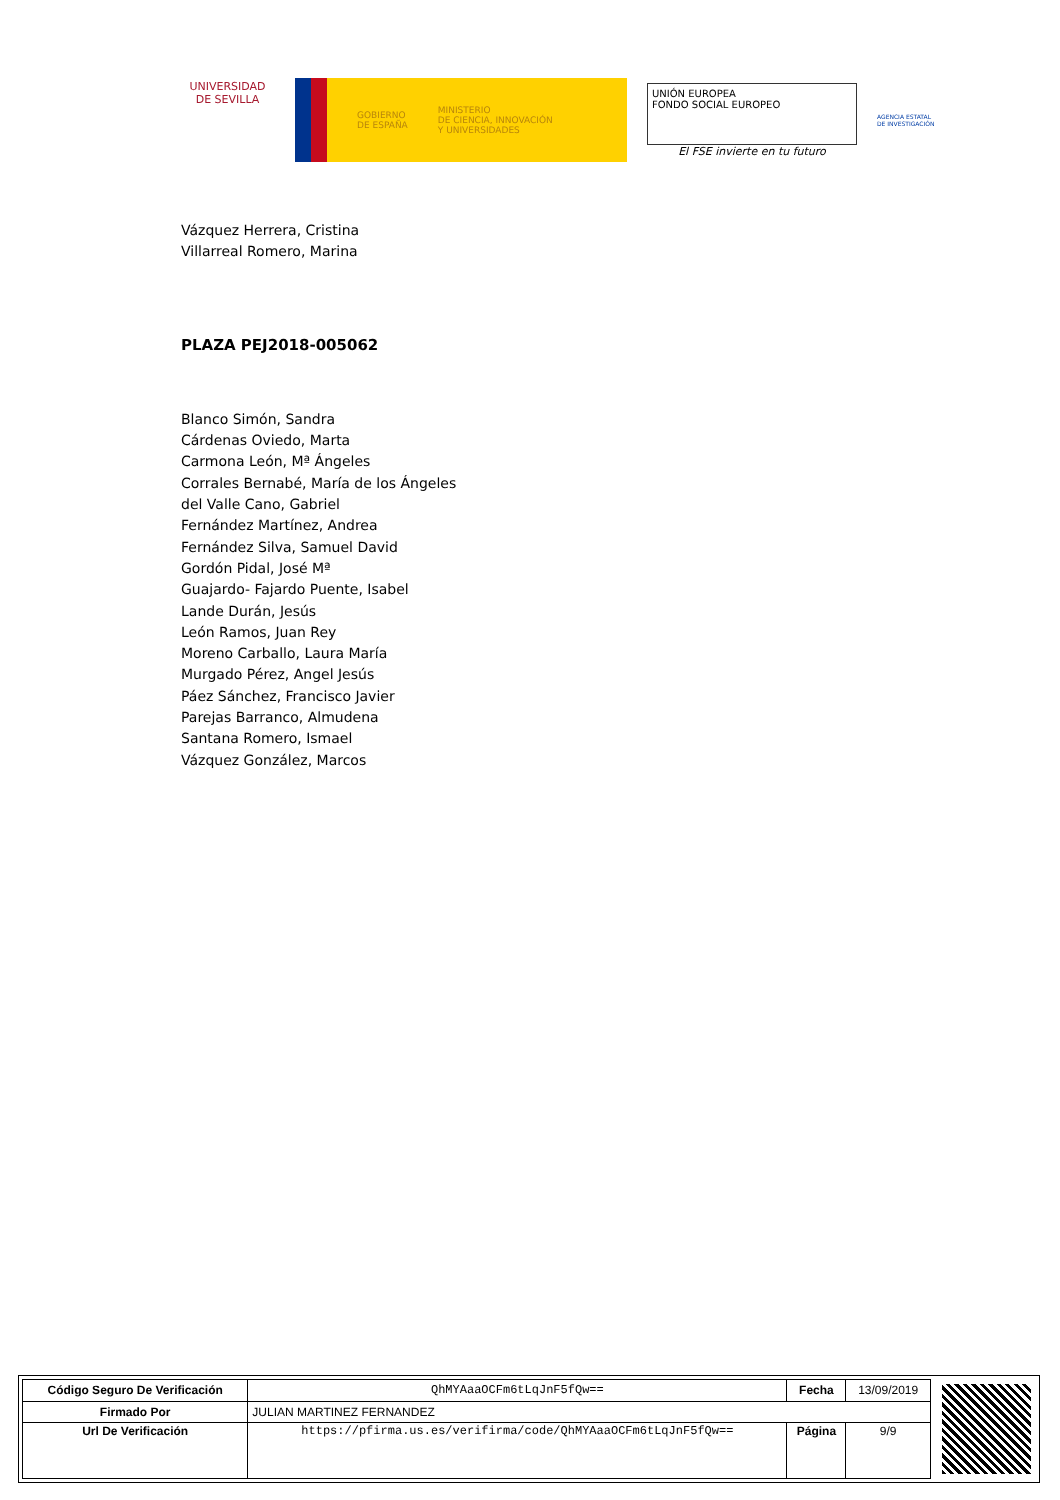UNIVERSIDAD DE SEVILLA
GOBIERNO
DE ESPAÑA
MINISTERIO
DE CIENCIA, INNOVACIÓN
Y UNIVERSIDADES
UNIÓN EUROPEA
FONDO SOCIAL EUROPEO
El FSE invierte en tu futuro
AGENCIA ESTATAL DE INVESTIGACIÓN
Vázquez Herrera, Cristina
Villarreal Romero, Marina
PLAZA PEJ2018-005062
Blanco Simón, Sandra
Cárdenas Oviedo, Marta
Carmona León, Mª Ángeles
Corrales Bernabé, María de los Ángeles
del Valle Cano, Gabriel
Fernández Martínez, Andrea
Fernández Silva, Samuel David
Gordón Pidal, José Mª
Guajardo- Fajardo Puente, Isabel
Lande Durán, Jesús
León Ramos, Juan Rey
Moreno Carballo, Laura María
Murgado Pérez, Angel Jesús
Páez Sánchez, Francisco Javier
Parejas Barranco, Almudena
Santana Romero, Ismael
Vázquez González, Marcos
| Código Seguro De Verificación | QhMYAaaOCFm6tLqJnF5fQw== | Fecha | 13/09/2019 |
| Firmado Por | JULIAN MARTINEZ FERNANDEZ | | |
| Url De Verificación | https://pfirma.us.es/verifirma/code/QhMYAaaOCFm6tLqJnF5fQw== | Página | 9/9 |